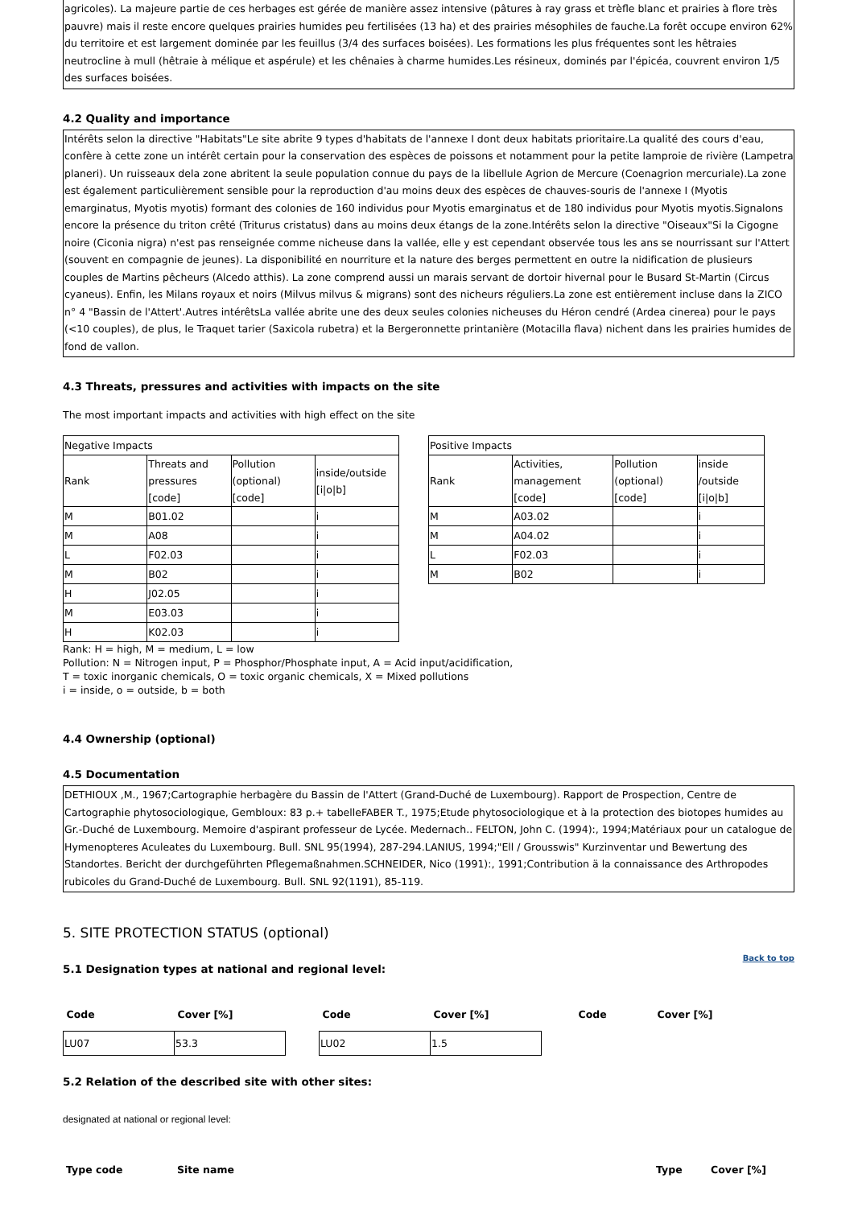agricoles). La majeure partie de ces herbages est gérée de manière assez intensive (pâtures à ray grass et trèfle blanc et prairies à flore très pauvre) mais il reste encore quelques prairies humides peu fertilisées (13 ha) et des prairies mésophiles de fauche.La forêt occupe environ 62% du territoire et est largement dominée par les feuillus (3/4 des surfaces boisées). Les formations les plus fréquentes sont les hêtraies neutrocline à mull (hêtraie à mélique et aspérule) et les chênaies à charme humides.Les résineux, dominés par l'épicéa, couvrent environ 1/5 des surfaces boisées.
4.2 Quality and importance
Intérêts selon la directive "Habitats"Le site abrite 9 types d'habitats de l'annexe I dont deux habitats prioritaire.La qualité des cours d'eau, confère à cette zone un intérêt certain pour la conservation des espèces de poissons et notamment pour la petite lamproie de rivière (Lampetra planeri). Un ruisseaux dela zone abritent la seule population connue du pays de la libellule Agrion de Mercure (Coenagrion mercuriale).La zone est également particulièrement sensible pour la reproduction d'au moins deux des espèces de chauves-souris de l'annexe I (Myotis emarginatus, Myotis myotis) formant des colonies de 160 individus pour Myotis emarginatus et de 180 individus pour Myotis myotis.Signalons encore la présence du triton crêté (Triturus cristatus) dans au moins deux étangs de la zone.Intérêts selon la directive "Oiseaux"Si la Cigogne noire (Ciconia nigra) n'est pas renseignée comme nicheuse dans la vallée, elle y est cependant observée tous les ans se nourrissant sur l'Attert (souvent en compagnie de jeunes). La disponibilité en nourriture et la nature des berges permettent en outre la nidification de plusieurs couples de Martins pêcheurs (Alcedo atthis). La zone comprend aussi un marais servant de dortoir hivernal pour le Busard St-Martin (Circus cyaneus). Enfin, les Milans royaux et noirs (Milvus milvus & migrans) sont des nicheurs réguliers.La zone est entièrement incluse dans la ZICO n° 4 "Bassin de l'Attert'.Autres intérêtsLa vallée abrite une des deux seules colonies nicheuses du Héron cendré (Ardea cinerea) pour le pays (<10 couples), de plus, le Traquet tarier (Saxicola rubetra) et la Bergeronnette printanière (Motacilla flava) nichent dans les prairies humides de fond de vallon.
4.3 Threats, pressures and activities with impacts on the site
The most important impacts and activities with high effect on the site
| Negative Impacts | | | |
| Rank | Threats and pressures [code] | Pollution (optional) [code] | inside/outside [i/o/b] |
| M | B01.02 | | i |
| M | A08 | | i |
| L | F02.03 | | i |
| M | B02 | | i |
| H | J02.05 | | i |
| M | E03.03 | | i |
| H | K02.03 | | i |
| Positive Impacts | | | |
| Rank | Activities, management [code] | Pollution (optional) [code] | inside /outside [i/o/b] |
| M | A03.02 | | i |
| M | A04.02 | | i |
| L | F02.03 | | i |
| M | B02 | | i |
Rank: H = high, M = medium, L = low
Pollution: N = Nitrogen input, P = Phosphor/Phosphate input, A = Acid input/acidification,
T = toxic inorganic chemicals, O = toxic organic chemicals, X = Mixed pollutions
i = inside, o = outside, b = both
4.4 Ownership (optional)
4.5 Documentation
DETHIOUX ,M., 1967;Cartographie herbagère du Bassin de l'Attert (Grand-Duché de Luxembourg). Rapport de Prospection, Centre de Cartographie phytosociologique, Gembloux: 83 p.+ tabelleFABER T., 1975;Etude phytosociologique et à la protection des biotopes humides au Gr.-Duché de Luxembourg. Memoire d'aspirant professeur de Lycée. Medernach.. FELTON, John C. (1994):, 1994;Matériaux pour un catalogue de Hymenopteres Aculeates du Luxembourg. Bull. SNL 95(1994), 287-294.LANIUS, 1994;"Ell / Grousswis" Kurzinventar und Bewertung des Standortes. Bericht der durchgeführten Pflegemaßnahmen.SCHNEIDER, Nico (1991):, 1991;Contribution ä la connaissance des Arthropodes rubicoles du Grand-Duché de Luxembourg. Bull. SNL 92(1191), 85-119.
5. SITE PROTECTION STATUS (optional)
Back to top
5.1 Designation types at national and regional level:
| Code | Cover [%] | | Code | Cover [%] | | Code | Cover [%] |
| LU07 | 53.3 | | LU02 | 1.5 | | | |
5.2 Relation of the described site with other sites:
designated at national or regional level:
| Type code | Site name | Type | Cover [%] |